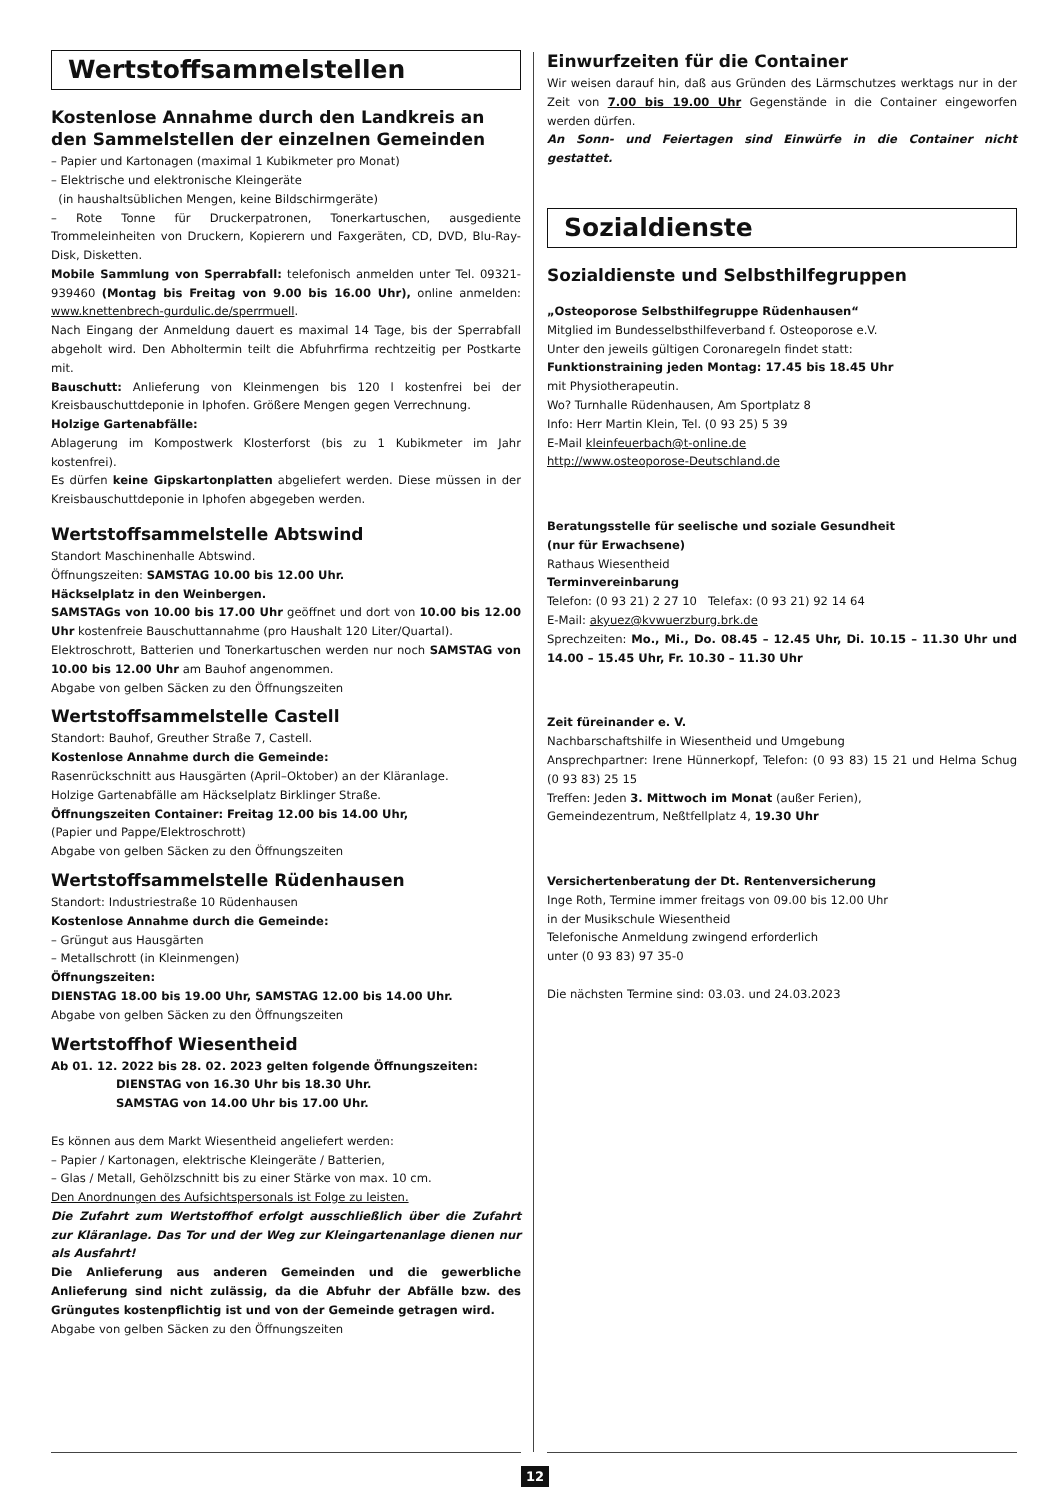Wertstoffsammelstellen
Kostenlose Annahme durch den Landkreis an den Sammelstellen der einzelnen Gemeinden
– Papier und Kartonagen (maximal 1 Kubikmeter pro Monat)
– Elektrische und elektronische Kleingeräte
(in haushaltsüblichen Mengen, keine Bildschirmgeräte)
– Rote Tonne für Druckerpatronen, Tonerkartuschen, ausgediente Trommeleinheiten von Druckern, Kopierern und Faxgeräten, CD, DVD, Blu-Ray-Disk, Disketten.
Mobile Sammlung von Sperrabfall: telefonisch anmelden unter Tel. 09321-939460 (Montag bis Freitag von 9.00 bis 16.00 Uhr), online anmelden: www.knettenbrech-gurdulic.de/sperrmuell.
Nach Eingang der Anmeldung dauert es maximal 14 Tage, bis der Sperrabfall abgeholt wird. Den Abholtermin teilt die Abfuhrfirma rechtzeitig per Postkarte mit.
Bauschutt: Anlieferung von Kleinmengen bis 120 l kostenfrei bei der Kreisbauschuttdeponie in Iphofen. Größere Mengen gegen Verrechnung.
Holzige Gartenabfälle:
Ablagerung im Kompostwerk Klosterforst (bis zu 1 Kubikmeter im Jahr kostenfrei).
Es dürfen keine Gipskartonplatten abgeliefert werden. Diese müssen in der Kreisbauschuttdeponie in Iphofen abgegeben werden.
Wertstoffsammelstelle Abtswind
Standort Maschinenhalle Abtswind.
Öffnungszeiten: SAMSTAG 10.00 bis 12.00 Uhr.
Häckselplatz in den Weinbergen.
SAMSTAGs von 10.00 bis 17.00 Uhr geöffnet und dort von 10.00 bis 12.00 Uhr kostenfreie Bauschuttannahme (pro Haushalt 120 Liter/Quartal).
Elektroschrott, Batterien und Tonerkartuschen werden nur noch SAMSTAG von 10.00 bis 12.00 Uhr am Bauhof angenommen.
Abgabe von gelben Säcken zu den Öffnungszeiten
Wertstoffsammelstelle Castell
Standort: Bauhof, Greuther Straße 7, Castell.
Kostenlose Annahme durch die Gemeinde:
Rasenrückschnitt aus Hausgärten (April–Oktober) an der Kläranlage.
Holzige Gartenabfälle am Häckselplatz Birklinger Straße.
Öffnungszeiten Container: Freitag 12.00 bis 14.00 Uhr,
(Papier und Pappe/Elektroschrott)
Abgabe von gelben Säcken zu den Öffnungszeiten
Wertstoffsammelstelle Rüdenhausen
Standort: Industriestraße 10 Rüdenhausen
Kostenlose Annahme durch die Gemeinde:
– Grüngut aus Hausgärten
– Metallschrott (in Kleinmengen)
Öffnungszeiten:
DIENSTAG 18.00 bis 19.00 Uhr, SAMSTAG 12.00 bis 14.00 Uhr.
Abgabe von gelben Säcken zu den Öffnungszeiten
Wertstoffhof Wiesentheid
Ab 01. 12. 2022 bis 28. 02. 2023 gelten folgende Öffnungszeiten:
DIENSTAG von 16.30 Uhr bis 18.30 Uhr.
SAMSTAG von 14.00 Uhr bis 17.00 Uhr.
Es können aus dem Markt Wiesentheid angeliefert werden:
– Papier / Kartonagen, elektrische Kleingeräte / Batterien,
– Glas / Metall, Gehölzschnitt bis zu einer Stärke von max. 10 cm.
Den Anordnungen des Aufsichtspersonals ist Folge zu leisten.
Die Zufahrt zum Wertstoffhof erfolgt ausschließlich über die Zufahrt zur Kläranlage. Das Tor und der Weg zur Kleingartenanlage dienen nur als Ausfahrt!
Die Anlieferung aus anderen Gemeinden und die gewerbliche Anlieferung sind nicht zulässig, da die Abfuhr der Abfälle bzw. des Grüngutes kostenpflichtig ist und von der Gemeinde getragen wird.
Abgabe von gelben Säcken zu den Öffnungszeiten
Einwurfzeiten für die Container
Wir weisen darauf hin, daß aus Gründen des Lärmschutzes werktags nur in der Zeit von 7.00 bis 19.00 Uhr Gegenstände in die Container eingeworfen werden dürfen.
An Sonn- und Feiertagen sind Einwürfe in die Container nicht gestattet.
Sozialdienste
Sozialdienste und Selbsthilfegruppen
„Osteoporose Selbsthilfegruppe Rüdenhausen“
Mitglied im Bundesselbsthilfeverband f. Osteoporose e.V.
Unter den jeweils gültigen Coronaregeln findet statt:
Funktionstraining jeden Montag: 17.45 bis 18.45 Uhr
mit Physiotherapeutin.
Wo? Turnhalle Rüdenhausen, Am Sportplatz 8
Info: Herr Martin Klein, Tel. (0 93 25) 5 39
E-Mail kleinfeuerbach@t-online.de
http://www.osteoporose-Deutschland.de
Beratungsstelle für seelische und soziale Gesundheit
(nur für Erwachsene)
Rathaus Wiesentheid
Terminvereinbarung
Telefon: (0 93 21) 2 27 10 Telefax: (0 93 21) 92 14 64
E-Mail: akyuez@kvwuerzburg.brk.de
Sprechzeiten: Mo., Mi., Do. 08.45 – 12.45 Uhr, Di. 10.15 – 11.30 Uhr und 14.00 – 15.45 Uhr, Fr. 10.30 – 11.30 Uhr
Zeit füreinander e. V.
Nachbarschaftshilfe in Wiesentheid und Umgebung
Ansprechpartner: Irene Hünnerkopf, Telefon: (0 93 83) 15 21 und Helma Schug (0 93 83) 25 15
Treffen: Jeden 3. Mittwoch im Monat (außer Ferien),
Gemeindezentrum, Neßtfellplatz 4, 19.30 Uhr
Versichertenberatung der Dt. Rentenversicherung
Inge Roth, Termine immer freitags von 09.00 bis 12.00 Uhr
in der Musikschule Wiesentheid
Telefonische Anmeldung zwingend erforderlich
unter (0 93 83) 97 35-0
Die nächsten Termine sind: 03.03. und 24.03.2023
12